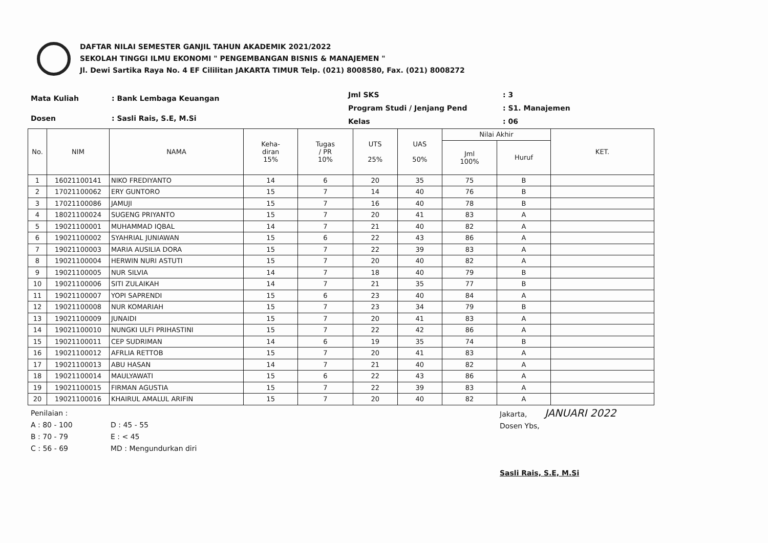DAFTAR NILAI SEMESTER GANJIL TAHUN AKADEMIK 2021/2022
SEKOLAH TINGGI ILMU EKONOMI " PENGEMBANGAN BISNIS & MANAJEMEN "
Jl. Dewi Sartika Raya No. 4 EF Cililitan JAKARTA TIMUR Telp. (021) 8008580, Fax. (021) 8008272
| Mata Kuliah | : Bank Lembaga Keuangan |
| Dosen | : Sasli Rais, S.E, M.Si |
| Jml SKS | : 3 |
| Program Studi / Jenjang Pend | : S1. Manajemen |
| Kelas | : 06 |
| No. | NIM | NAMA | Keha- diran 15% | Tugas / PR 10% | UTS 25% | UAS 50% | Nilai Akhir | | KET. |
| --- | --- | --- | --- | --- | --- | --- | --- | --- | --- |
| | | | | | | | Jml 100% | Huruf | |
| 1 | 16021100141 | NIKO FREDIYANTO | 14 | 6 | 20 | 35 | 75 | B | |
| 2 | 17021100062 | ERY GUNTORO | 15 | 7 | 14 | 40 | 76 | B | |
| 3 | 17021100086 | JAMUJI | 15 | 7 | 16 | 40 | 78 | B | |
| 4 | 18021100024 | SUGENG PRIYANTO | 15 | 7 | 20 | 41 | 83 | A | |
| 5 | 19021100001 | MUHAMMAD IQBAL | 14 | 7 | 21 | 40 | 82 | A | |
| 6 | 19021100002 | SYAHRIAL JUNIAWAN | 15 | 6 | 22 | 43 | 86 | A | |
| 7 | 19021100003 | MARIA AUSILIA DORA | 15 | 7 | 22 | 39 | 83 | A | |
| 8 | 19021100004 | HERWIN NURI ASTUTI | 15 | 7 | 20 | 40 | 82 | A | |
| 9 | 19021100005 | NUR SILVIA | 14 | 7 | 18 | 40 | 79 | B | |
| 10 | 19021100006 | SITI ZULAIKAH | 14 | 7 | 21 | 35 | 77 | B | |
| 11 | 19021100007 | YOPI SAPRENDI | 15 | 6 | 23 | 40 | 84 | A | |
| 12 | 19021100008 | NUR KOMARIAH | 15 | 7 | 23 | 34 | 79 | B | |
| 13 | 19021100009 | JUNAIDI | 15 | 7 | 20 | 41 | 83 | A | |
| 14 | 19021100010 | NUNGKI ULFI PRIHASTINI | 15 | 7 | 22 | 42 | 86 | A | |
| 15 | 19021100011 | CEP SUDRIMAN | 14 | 6 | 19 | 35 | 74 | B | |
| 16 | 19021100012 | AFRLIA RETTOB | 15 | 7 | 20 | 41 | 83 | A | |
| 17 | 19021100013 | ABU HASAN | 14 | 7 | 21 | 40 | 82 | A | |
| 18 | 19021100014 | MAULYAWATI | 15 | 6 | 22 | 43 | 86 | A | |
| 19 | 19021100015 | FIRMAN AGUSTIA | 15 | 7 | 22 | 39 | 83 | A | |
| 20 | 19021100016 | KHAIRUL AMALUL ARIFIN | 15 | 7 | 20 | 40 | 82 | A | |
Penilaian :
A : 80 - 100
B : 70 - 79
C : 56 - 69
D : 45 - 55
E : < 45
MD : Mengundurkan diri
Jakarta, JANUARI 2022
Dosen Ybs,
Sasli Rais, S.E, M.Si